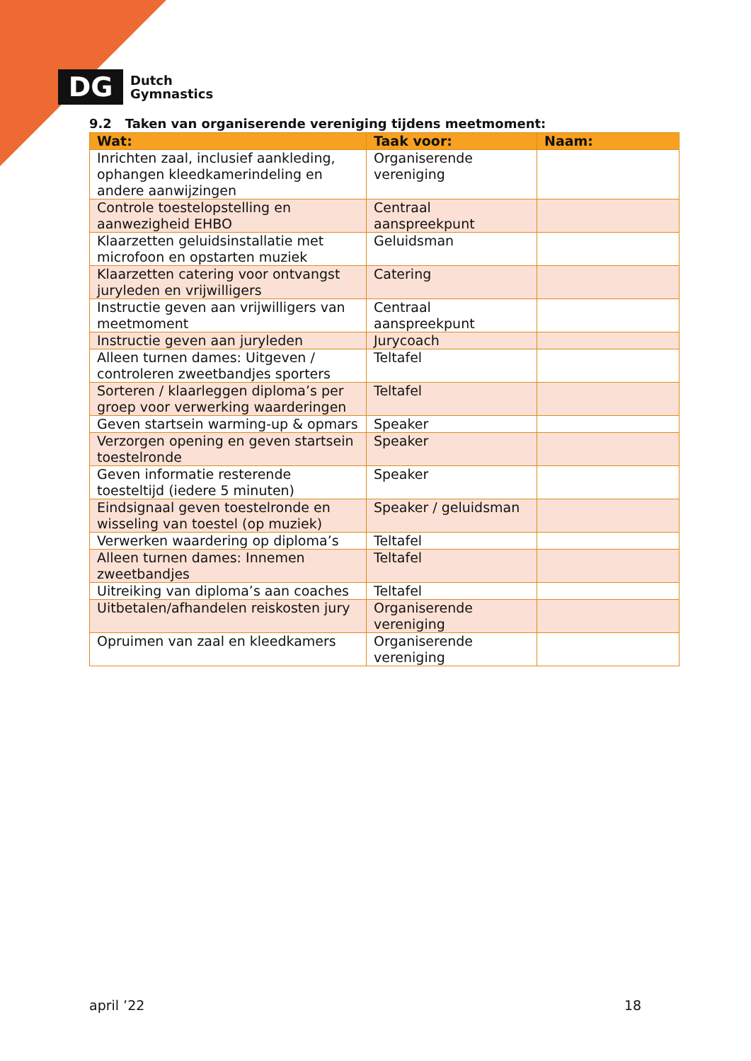DG
Dutch
Gymnastics
9.2 Taken van organiserende vereniging tijdens meetmoment:
| Wat: | Taak voor: | Naam: |
| --- | --- | --- |
| Inrichten zaal, inclusief aankleding, ophangen kleedkamerindeling en andere aanwijzingen | Organiserende vereniging | |
| Controle toestelopstelling en aanwezigheid EHBO | Centraal aanspreekpunt | |
| Klaarzetten geluidsinstallatie met microfoon en opstarten muziek | Geluidsman | |
| Klaarzetten catering voor ontvangst juryleden en vrijwilligers | Catering | |
| Instructie geven aan vrijwilligers van meetmoment | Centraal aanspreekpunt | |
| Instructie geven aan juryleden | Jurycoach | |
| Alleen turnen dames: Uitgeven / controleren zweetbandjes sporters | Teltafel | |
| Sorteren / klaarleggen diploma’s per groep voor verwerking waarderingen | Teltafel | |
| Geven startsein warming-up & opmars | Speaker | |
| Verzorgen opening en geven startsein toestelronde | Speaker | |
| Geven informatie resterende toesteltijd (iedere 5 minuten) | Speaker | |
| Eindsignaal geven toestelronde en wisseling van toestel (op muziek) | Speaker / geluidsman | |
| Verwerken waardering op diploma’s | Teltafel | |
| Alleen turnen dames: Innemen zweetbandjes | Teltafel | |
| Uitreiking van diploma’s aan coaches | Teltafel | |
| Uitbetalen/afhandelen reiskosten jury | Organiserende vereniging | |
| Opruimen van zaal en kleedkamers | Organiserende vereniging | |
april ’22 18